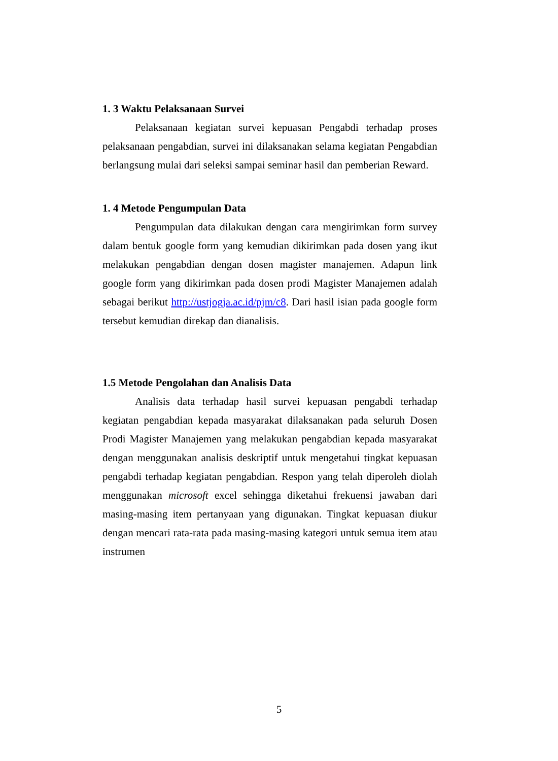1. 3 Waktu Pelaksanaan Survei
Pelaksanaan kegiatan survei kepuasan Pengabdi terhadap proses pelaksanaan pengabdian, survei ini dilaksanakan selama kegiatan Pengabdian berlangsung mulai dari seleksi sampai seminar hasil dan pemberian Reward.
1. 4 Metode Pengumpulan Data
Pengumpulan data dilakukan dengan cara mengirimkan form survey dalam bentuk google form yang kemudian dikirimkan pada dosen yang ikut melakukan pengabdian dengan dosen magister manajemen. Adapun link google form yang dikirimkan pada dosen prodi Magister Manajemen adalah sebagai berikut http://ustjogja.ac.id/pjm/c8. Dari hasil isian pada google form tersebut kemudian direkap dan dianalisis.
1.5 Metode Pengolahan dan Analisis Data
Analisis data terhadap hasil survei kepuasan pengabdi terhadap kegiatan pengabdian kepada masyarakat dilaksanakan pada seluruh Dosen Prodi Magister Manajemen yang melakukan pengabdian kepada masyarakat dengan menggunakan analisis deskriptif untuk mengetahui tingkat kepuasan pengabdi terhadap kegiatan pengabdian. Respon yang telah diperoleh diolah menggunakan microsoft excel sehingga diketahui frekuensi jawaban dari masing-masing item pertanyaan yang digunakan. Tingkat kepuasan diukur dengan mencari rata-rata pada masing-masing kategori untuk semua item atau instrumen
5